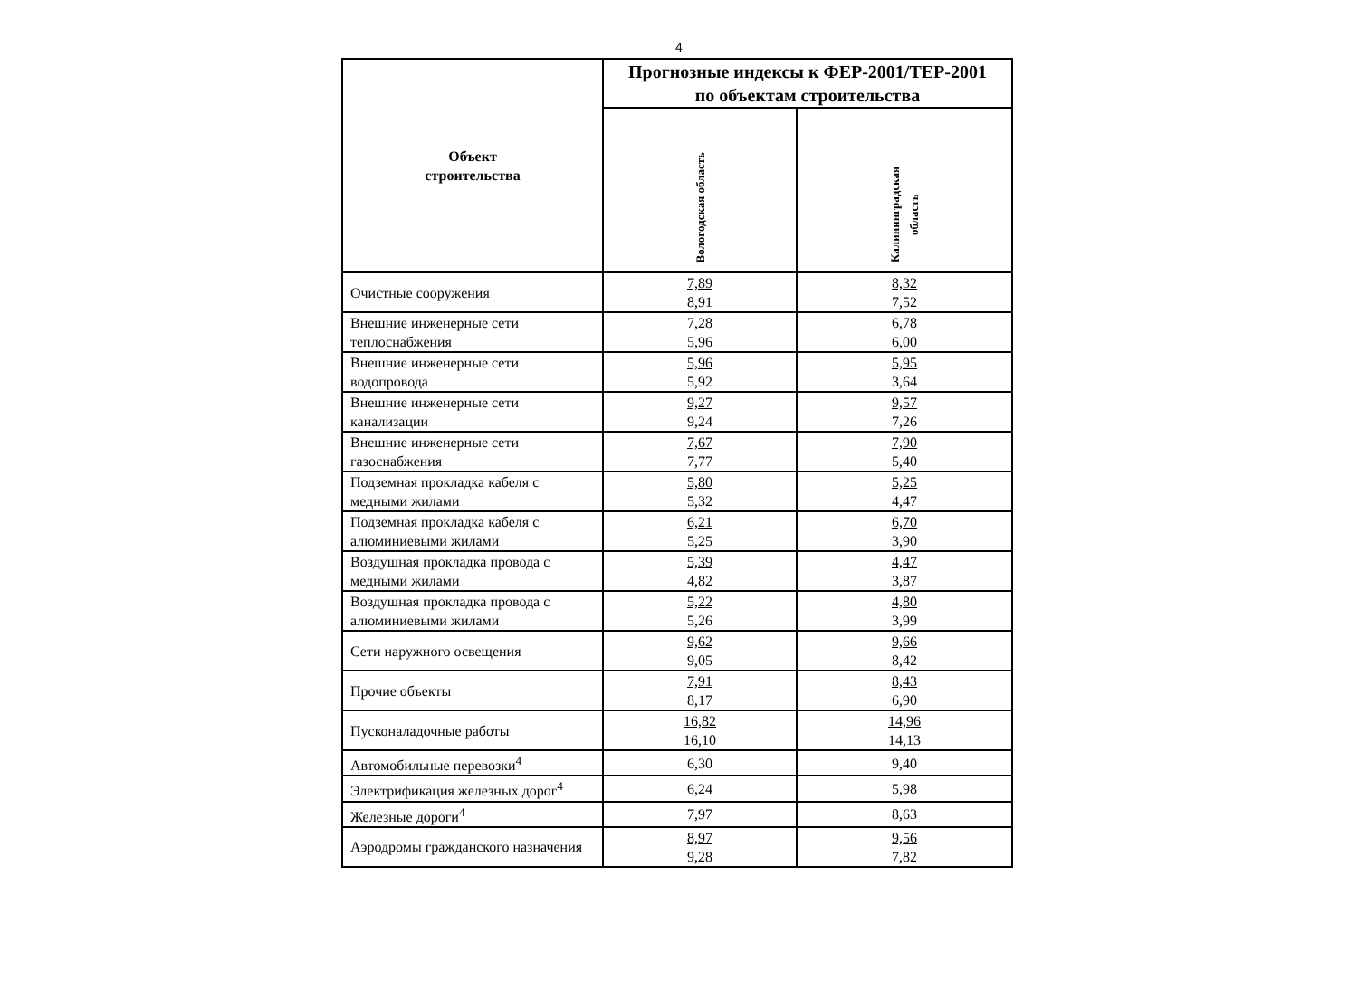4
| Объект строительства | Прогнозные индексы к ФЕР-2001/ТЕР-2001 по объектам строительства | |
| --- | --- | --- |
| | Вологодская область | Калининградская область |
| Очистные сооружения | 7,89 8,91 | 8,32 7,52 |
| Внешние инженерные сети теплоснабжения | 7,28 5,96 | 6,78 6,00 |
| Внешние инженерные сети водопровода | 5,96 5,92 | 5,95 3,64 |
| Внешние инженерные сети канализации | 9,27 9,24 | 9,57 7,26 |
| Внешние инженерные сети газоснабжения | 7,67 7,77 | 7,90 5,40 |
| Подземная прокладка кабеля с медными жилами | 5,80 5,32 | 5,25 4,47 |
| Подземная прокладка кабеля с алюминиевыми жилами | 6,21 5,25 | 6,70 3,90 |
| Воздушная прокладка провода с медными жилами | 5,39 4,82 | 4,47 3,87 |
| Воздушная прокладка провода с алюминиевыми жилами | 5,22 5,26 | 4,80 3,99 |
| Сети наружного освещения | 9,62 9,05 | 9,66 8,42 |
| Прочие объекты | 7,91 8,17 | 8,43 6,90 |
| Пусконаладочные работы | 16,82 16,10 | 14,96 14,13 |
| Автомобильные перевозки<sup>4</sup> | 6,30 | 9,40 |
| Электрификация железных дорог<sup>4</sup> | 6,24 | 5,98 |
| Железные дороги<sup>4</sup> | 7,97 | 8,63 |
| Аэродромы гражданского назначения | 8,97 9,28 | 9,56 7,82 |